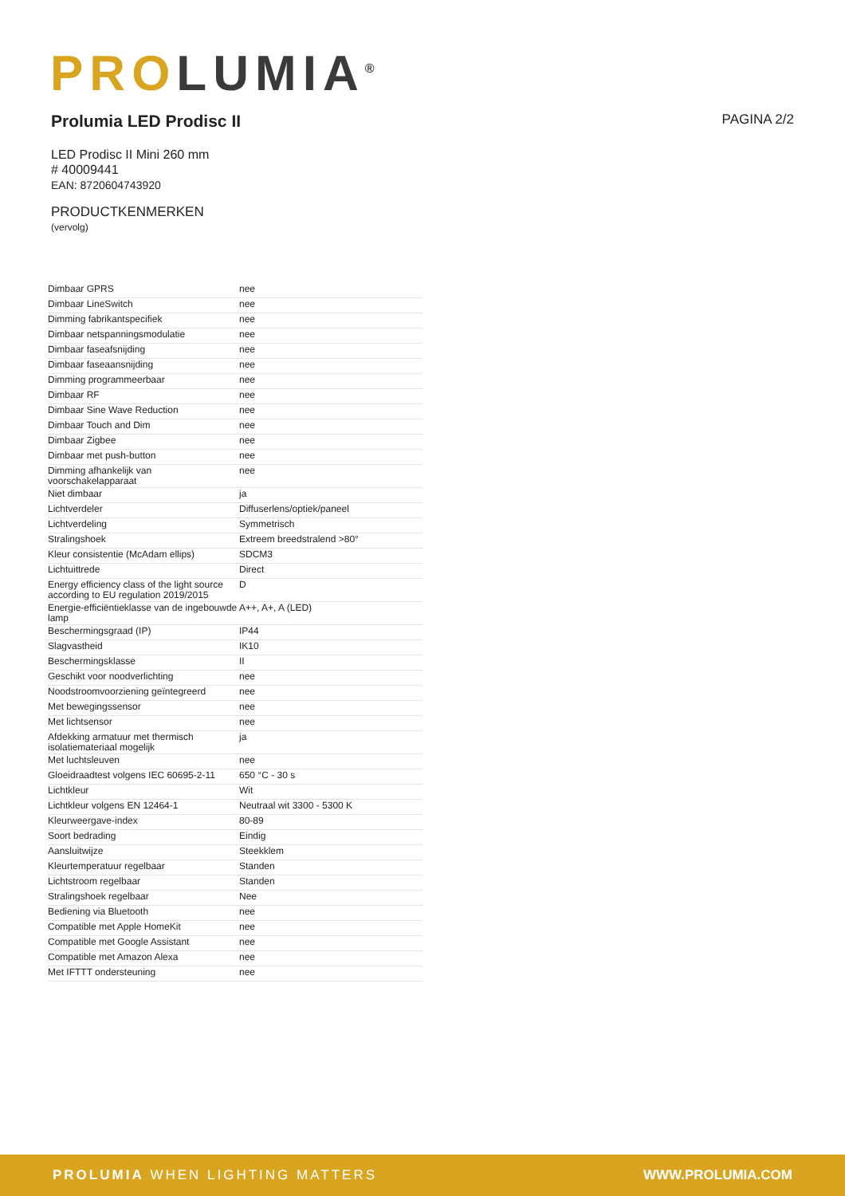PRO LUMIA<sup>®</sup>
Prolumia LED Prodisc II PAGINA 2/2
LED Prodisc II Mini 260 mm
# 40009441
EAN: 8720604743920
PRODUCTKENMERKEN
(vervolg)
| Dimbaar GPRS | nee |
| Dimbaar LineSwitch | nee |
| Dimming fabrikantspecifiek | nee |
| Dimbaar netspanningsmodulatie | nee |
| Dimbaar faseafsnijding | nee |
| Dimbaar faseaansnijding | nee |
| Dimming programmeerbaar | nee |
| Dimbaar RF | nee |
| Dimbaar Sine Wave Reduction | nee |
| Dimbaar Touch and Dim | nee |
| Dimbaar Zigbee | nee |
| Dimbaar met push-button | nee |
| Dimming afhankelijk van voorschakelapparaat | nee |
| Niet dimbaar | ja |
| Lichtverdeler | Diffuserlens/optiek/paneel |
| Lichtverdeling | Symmetrisch |
| Stralingshoek | Extreem breedstralend >80° |
| Kleur consistentie (McAdam ellips) | SDCM3 |
| Lichtuittrede | Direct |
| Energy efficiency class of the light source according to EU regulation 2019/2015 | D |
| Energie-efficiëntieklasse van de ingebouwde lamp | A++, A+, A (LED) |
| Beschermingsgraad (IP) | IP44 |
| Slagvastheid | IK10 |
| Beschermingsklasse | II |
| Geschikt voor noodverlichting | nee |
| Noodstroomvoorziening geïntegreerd | nee |
| Met bewegingssensor | nee |
| Met lichtsensor | nee |
| Afdekking armatuur met thermisch isolatiemateriaal mogelijk | ja |
| Met luchtsleuven | nee |
| Gloeidraadtest volgens IEC 60695-2-11 | 650 °C - 30 s |
| Lichtkleur | Wit |
| Lichtkleur volgens EN 12464-1 | Neutraal wit 3300 - 5300 K |
| Kleurweergave-index | 80-89 |
| Soort bedrading | Eindig |
| Aansluitwijze | Steekklem |
| Kleurtemperatuur regelbaar | Standen |
| Lichtstroom regelbaar | Standen |
| Stralingshoek regelbaar | Nee |
| Bediening via Bluetooth | nee |
| Compatible met Apple HomeKit | nee |
| Compatible met Google Assistant | nee |
| Compatible met Amazon Alexa | nee |
| Met IFTTT ondersteuning | nee |
PROLUMIA WHEN LIGHTING MATTERS WWW.PROLUMIA.COM